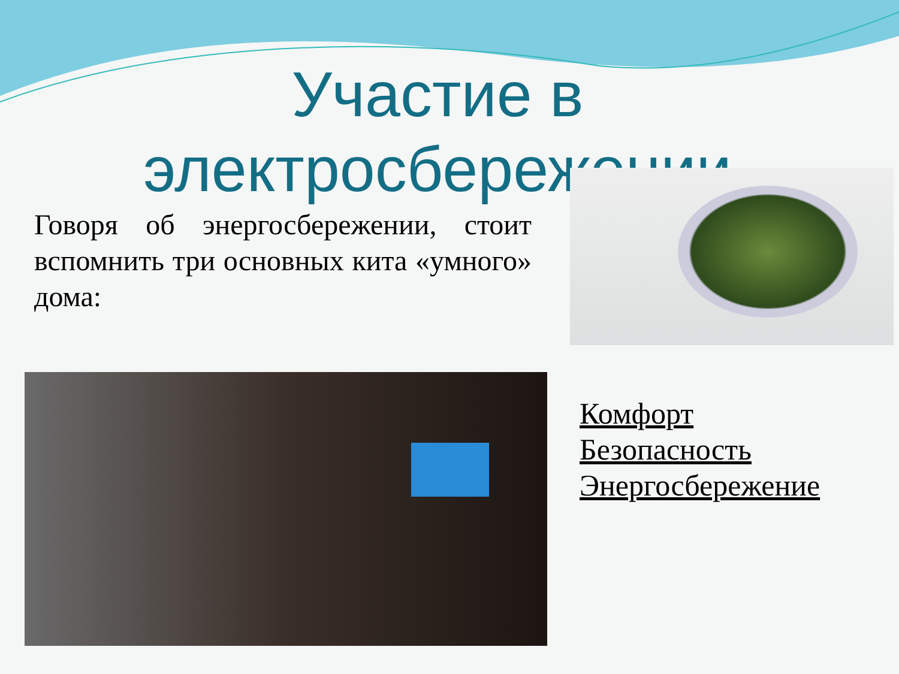Участие в электросбережении
Говоря об энергосбережении, стоит вспомнить три основных кита «умного» дома:
Комфорт
Безопасность
Энергосбережение